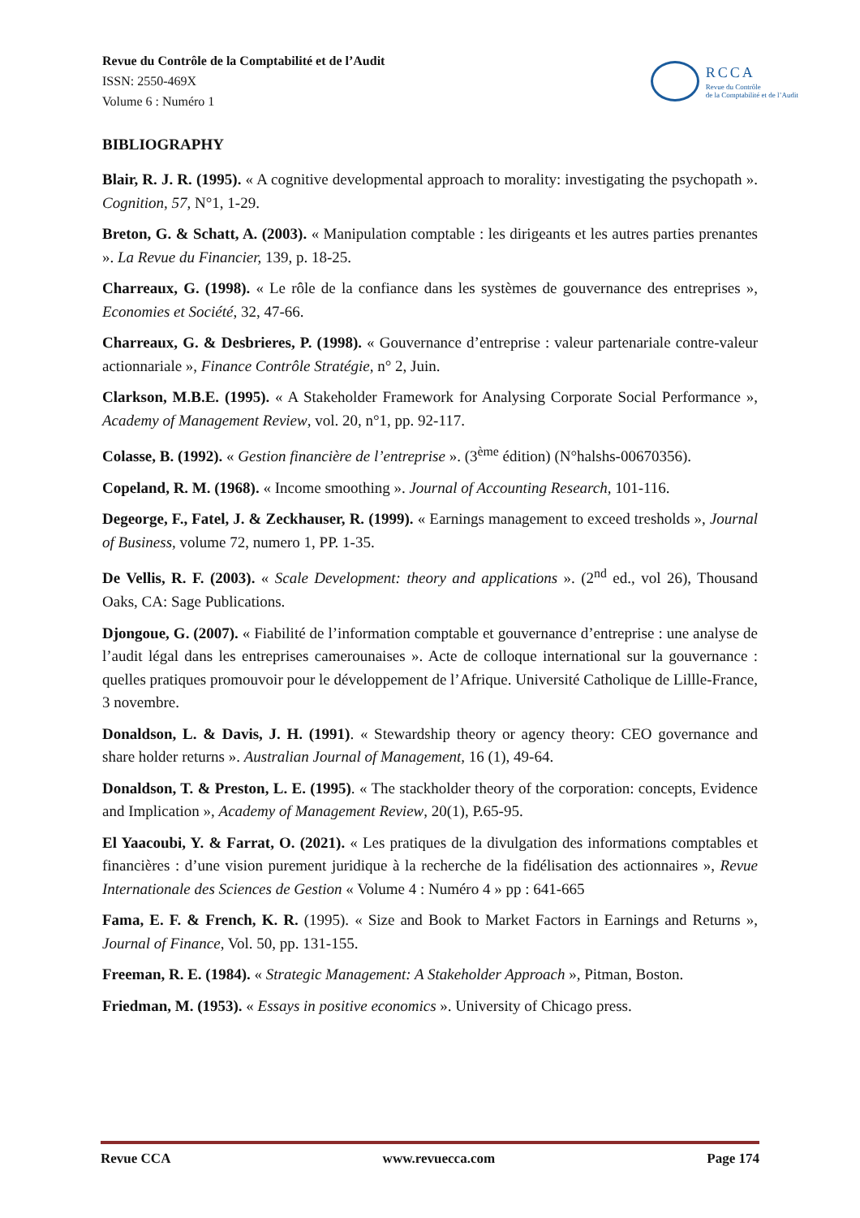Revue du Contrôle de la Comptabilité et de l’Audit
ISSN: 2550-469X
Volume 6 : Numéro 1
RCCA
Revue du Contrôle
de la Comptabilité et de l’Audit
BIBLIOGRAPHY
Blair, R. J. R. (1995). « A cognitive developmental approach to morality: investigating the psychopath ». Cognition, 57, N°1, 1-29.
Breton, G. & Schatt, A. (2003). « Manipulation comptable : les dirigeants et les autres parties prenantes ». La Revue du Financier, 139, p. 18-25.
Charreaux, G. (1998). « Le rôle de la confiance dans les systèmes de gouvernance des entreprises », Economies et Société, 32, 47-66.
Charreaux, G. & Desbrieres, P. (1998). « Gouvernance d’entreprise : valeur partenariale contre-valeur actionnariale », Finance Contrôle Stratégie, n° 2, Juin.
Clarkson, M.B.E. (1995). « A Stakeholder Framework for Analysing Corporate Social Performance », Academy of Management Review, vol. 20, n°1, pp. 92-117.
Colasse, B. (1992). « Gestion financière de l’entreprise ». (3<sup>ème</sup> édition) (N°halshs-00670356).
Copeland, R. M. (1968). « Income smoothing ». Journal of Accounting Research, 101-116.
Degeorge, F., Fatel, J. & Zeckhauser, R. (1999). « Earnings management to exceed tresholds », Journal of Business, volume 72, numero 1, PP. 1-35.
De Vellis, R. F. (2003). « Scale Development: theory and applications ». (2<sup>nd</sup> ed., vol 26), Thousand Oaks, CA: Sage Publications.
Djongoue, G. (2007). « Fiabilité de l’information comptable et gouvernance d’entreprise : une analyse de l’audit légal dans les entreprises camerounaises ». Acte de colloque international sur la gouvernance : quelles pratiques promouvoir pour le développement de l’Afrique. Université Catholique de Lillle-France, 3 novembre.
Donaldson, L. & Davis, J. H. (1991). « Stewardship theory or agency theory: CEO governance and share holder returns ». Australian Journal of Management, 16 (1), 49-64.
Donaldson, T. & Preston, L. E. (1995). « The stackholder theory of the corporation: concepts, Evidence and Implication », Academy of Management Review, 20(1), P.65-95.
El Yaacoubi, Y. & Farrat, O. (2021). « Les pratiques de la divulgation des informations comptables et financières : d’une vision purement juridique à la recherche de la fidélisation des actionnaires », Revue Internationale des Sciences de Gestion « Volume 4 : Numéro 4 » pp : 641-665
Fama, E. F. & French, K. R. (1995). « Size and Book to Market Factors in Earnings and Returns », Journal of Finance, Vol. 50, pp. 131-155.
Freeman, R. E. (1984). « Strategic Management: A Stakeholder Approach », Pitman, Boston.
Friedman, M. (1953). « Essays in positive economics ». University of Chicago press.
Revue CCA www.revuecca.com Page 174